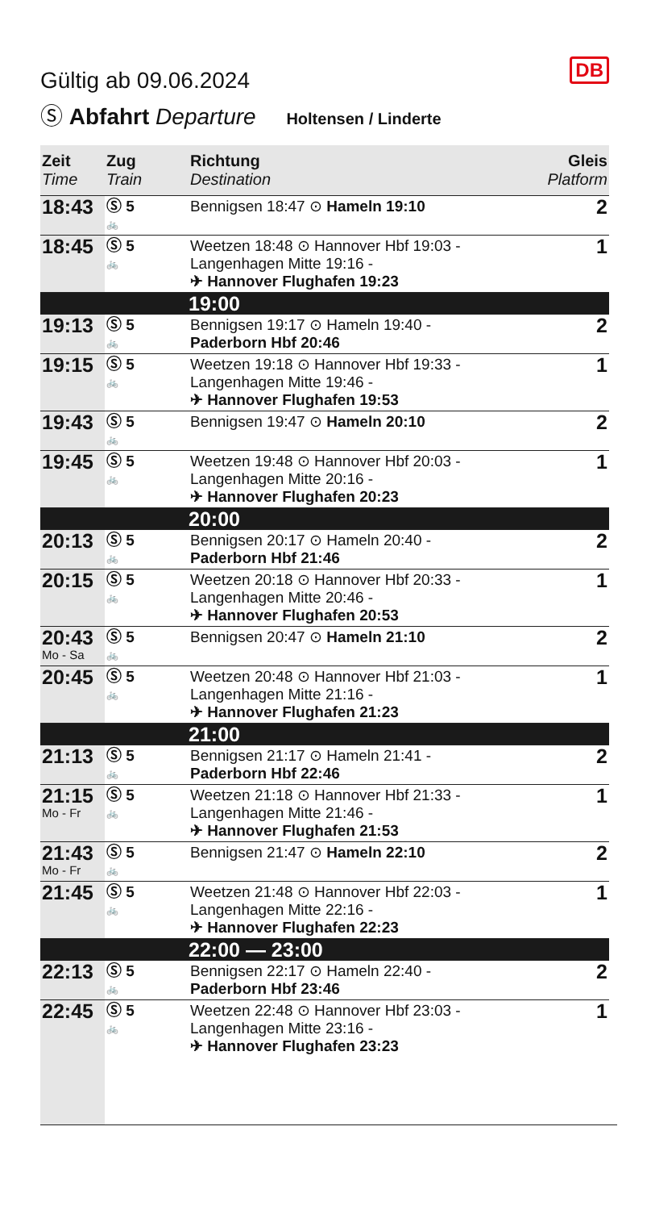DB
Gültig ab 09.06.2024
Ⓢ Abfahrt Departure Holtensen / Linderte
| Zeit Time | Zug Train | Richtung Destination | Gleis Platform |
| --- | --- | --- | --- |
| 18:43 | Ⓢ 5 🚲 | Bennigsen 18:47 ⊙ Hameln 19:10 | 2 |
| 18:45 | Ⓢ 5 🚲 | Weetzen 18:48 ⊙ Hannover Hbf 19:03 - Langenhagen Mitte 19:16 - ✈ Hannover Flughafen 19:23 | 1 |
| | | 19:00 | |
| 19:13 | Ⓢ 5 🚲 | Bennigsen 19:17 ⊙ Hameln 19:40 - Paderborn Hbf 20:46 | 2 |
| 19:15 | Ⓢ 5 🚲 | Weetzen 19:18 ⊙ Hannover Hbf 19:33 - Langenhagen Mitte 19:46 - ✈ Hannover Flughafen 19:53 | 1 |
| 19:43 | Ⓢ 5 🚲 | Bennigsen 19:47 ⊙ Hameln 20:10 | 2 |
| 19:45 | Ⓢ 5 🚲 | Weetzen 19:48 ⊙ Hannover Hbf 20:03 - Langenhagen Mitte 20:16 - ✈ Hannover Flughafen 20:23 | 1 |
| | | 20:00 | |
| 20:13 | Ⓢ 5 🚲 | Bennigsen 20:17 ⊙ Hameln 20:40 - Paderborn Hbf 21:46 | 2 |
| 20:15 | Ⓢ 5 🚲 | Weetzen 20:18 ⊙ Hannover Hbf 20:33 - Langenhagen Mitte 20:46 - ✈ Hannover Flughafen 20:53 | 1 |
| 20:43 Mo - Sa | Ⓢ 5 🚲 | Bennigsen 20:47 ⊙ Hameln 21:10 | 2 |
| 20:45 | Ⓢ 5 🚲 | Weetzen 20:48 ⊙ Hannover Hbf 21:03 - Langenhagen Mitte 21:16 - ✈ Hannover Flughafen 21:23 | 1 |
| | | 21:00 | |
| 21:13 | Ⓢ 5 🚲 | Bennigsen 21:17 ⊙ Hameln 21:41 - Paderborn Hbf 22:46 | 2 |
| 21:15 Mo - Fr | Ⓢ 5 🚲 | Weetzen 21:18 ⊙ Hannover Hbf 21:33 - Langenhagen Mitte 21:46 - ✈ Hannover Flughafen 21:53 | 1 |
| 21:43 Mo - Fr | Ⓢ 5 🚲 | Bennigsen 21:47 ⊙ Hameln 22:10 | 2 |
| 21:45 | Ⓢ 5 🚲 | Weetzen 21:48 ⊙ Hannover Hbf 22:03 - Langenhagen Mitte 22:16 - ✈ Hannover Flughafen 22:23 | 1 |
| | | 22:00 — 23:00 | |
| 22:13 | Ⓢ 5 🚲 | Bennigsen 22:17 ⊙ Hameln 22:40 - Paderborn Hbf 23:46 | 2 |
| 22:45 | Ⓢ 5 🚲 | Weetzen 22:48 ⊙ Hannover Hbf 23:03 - Langenhagen Mitte 23:16 - ✈ Hannover Flughafen 23:23 | 1 |